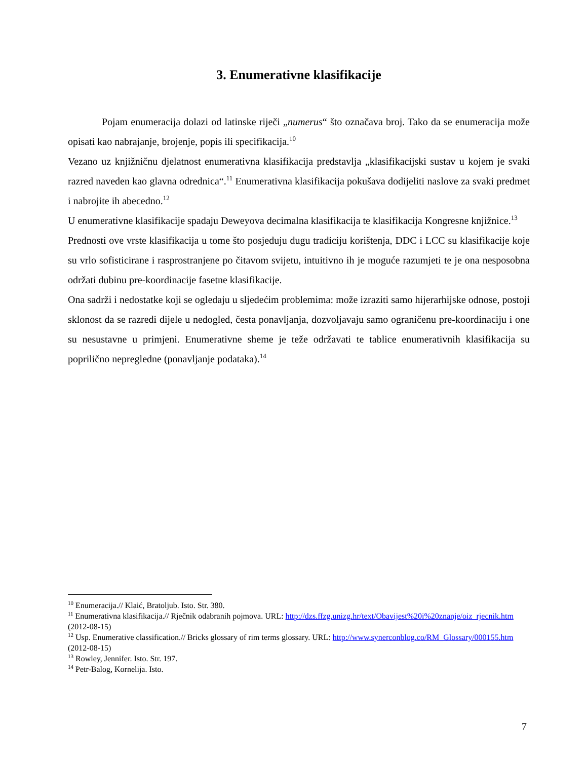3. Enumerativne klasifikacije
Pojam enumeracija dolazi od latinske riječi „numerus“ što označava broj. Tako da se enumeracija može opisati kao nabrajanje, brojenje, popis ili specifikacija.<sup>10</sup>
Vezano uz knjižničnu djelatnost enumerativna klasifikacija predstavlja „klasifikacijski sustav u kojem je svaki razred naveden kao glavna odrednica“.<sup>11</sup> Enumerativna klasifikacija pokušava dodijeliti naslove za svaki predmet i nabrojite ih abecedno.<sup>12</sup>
U enumerativne klasifikacije spadaju Deweyova decimalna klasifikacija te klasifikacija Kongresne knjižnice.<sup>13</sup>
Prednosti ove vrste klasifikacija u tome što posjeduju dugu tradiciju korištenja, DDC i LCC su klasifikacije koje su vrlo sofisticirane i rasprostranjene po čitavom svijetu, intuitivno ih je moguće razumjeti te je ona nesposobna održati dubinu pre-koordinacije fasetne klasifikacije.
Ona sadrži i nedostatke koji se ogledaju u sljedećim problemima: može izraziti samo hijerarhijske odnose, postoji sklonost da se razredi dijele u nedogled, česta ponavljanja, dozvoljavaju samo ograničenu pre-koordinaciju i one su nesustavne u primjeni. Enumerativne sheme je teže održavati te tablice enumerativnih klasifikacija su poprilično nepregledne (ponavljanje podataka).<sup>14</sup>
<sup>10</sup> Enumeracija.// Klaić, Bratoljub. Isto. Str. 380.
<sup>11</sup> Enumerativna klasifikacija.// Rječnik odabranih pojmova. URL: http://dzs.ffzg.unizg.hr/text/Obavijest%20i%20znanje/oiz_rjecnik.htm (2012-08-15)
<sup>12</sup> Usp. Enumerative classification.// Bricks glossary of rim terms glossary. URL: http://www.synerconblog.co/RM_Glossary/000155.htm (2012-08-15)
<sup>13</sup> Rowley, Jennifer. Isto. Str. 197.
<sup>14</sup> Petr-Balog, Kornelija. Isto.
7